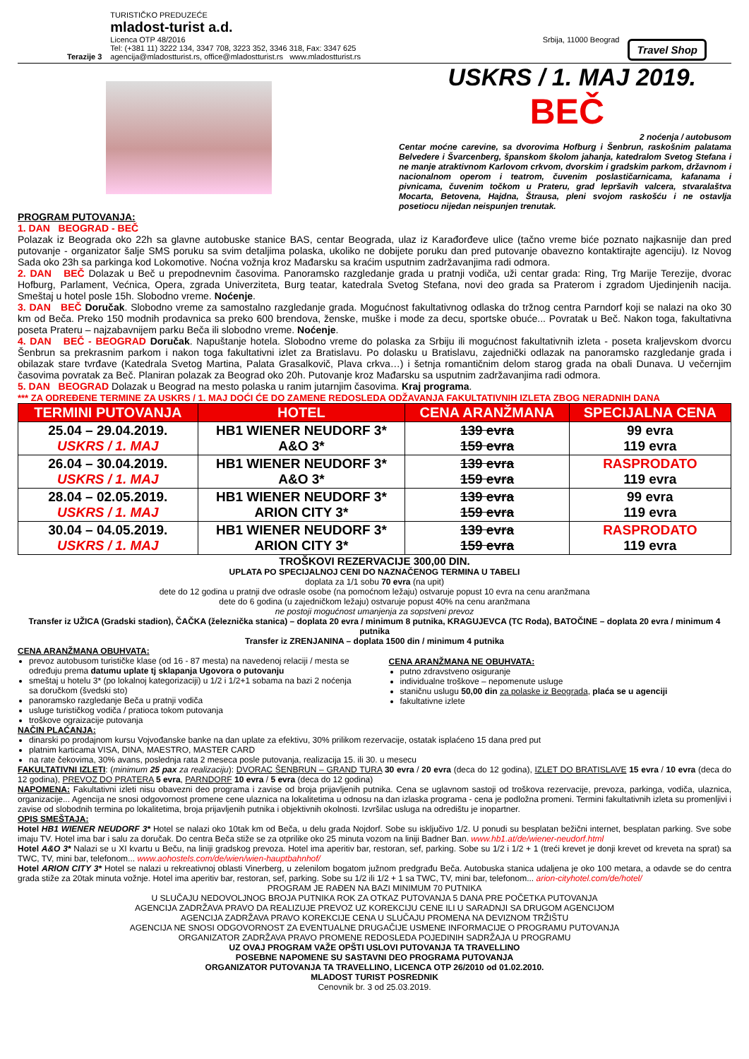Terazije 3
TURISTIČKO PREDUZEĆE
mladost-turist a.d.
Licenca OTP 48/2016 Srbija, 11000 Beograd
Tel: (+381 11) 3222 134, 3347 708, 3223 352, 3346 318, Fax: 3347 625
agencija@mladostturist.rs, office@mladostturist.rs www.mladostturist.rs
Travel Shop
USKRS / 1. MAJ 2019.
BEČ
2 noćenja / autobusom
Centar moćne carevine, sa dvorovima Hofburg i Šenbrun, raskošnim palatama Belvedere i Švarcenberg, španskom školom jahanja, katedralom Svetog Stefana i ne manje atraktivnom Karlovom crkvom, dvorskim i gradskim parkom, državnom i nacionalnom operom i teatrom, čuvenim poslastičarnicama, kafanama i pivnicama, čuvenim točkom u Prateru, grad lepršavih valcera, stvaralaštva Mocarta, Betovena, Hajdna, Štrausa, pleni svojom raskošću i ne ostavlja posetiocu nijedan neispunjen trenutak.
PROGRAM PUTOVANJA:
1. DAN BEOGRAD - BEČ
Polazak iz Beograda oko 22h sa glavne autobuske stanice BAS, centar Beograda, ulaz iz Karađorđeve ulice (tačno vreme biće poznato najkasnije dan pred putovanje - organizator šalje SMS poruku sa svim detaljima polaska, ukoliko ne dobijete poruku dan pred putovanje obavezno kontaktirajte agenciju). Iz Novog Sada oko 23h sa parkinga kod Lokomotive. Noćna vožnja kroz Mađarsku sa kraćim usputnim zadržavanjima radi odmora.
2. DAN BEČ Dolazak u Beč u prepodnevnim časovima. Panoramsko razgledanje grada u pratnji vodiča, uži centar grada: Ring, Trg Marije Terezije, dvorac Hofburg, Parlament, Većnica, Opera, zgrada Univerziteta, Burg teatar, katedrala Svetog Stefana, novi deo grada sa Praterom i zgradom Ujedinjenih nacija. Smeštaj u hotel posle 15h. Slobodno vreme. Noćenje.
3. DAN BEČ Doručak. Slobodno vreme za samostalno razgledanje grada. Mogućnost fakultativnog odlaska do tržnog centra Parndorf koji se nalazi na oko 30 km od Beča. Preko 150 modnih prodavnica sa preko 600 brendova, ženske, muške i mode za decu, sportske obuće... Povratak u Beč. Nakon toga, fakultativna poseta Prateru – najzabavnijem parku Beča ili slobodno vreme. Noćenje.
4. DAN BEČ - BEOGRAD Doručak. Napuštanje hotela. Slobodno vreme do polaska za Srbiju ili mogućnost fakultativnih izleta - poseta kraljevskom dvorcu Šenbrun sa prekrasnim parkom i nakon toga fakultativni izlet za Bratislavu. Po dolasku u Bratislavu, zajednički odlazak na panoramsko razgledanje grada i obilazak stare tvrđave (Katedrala Svetog Martina, Palata Grasalkovič, Plava crkva…) i šetnja romantičnim delom starog grada na obali Dunava. U večernjim časovima povratak za Beč. Planiran polazak za Beograd oko 20h. Putovanje kroz Mađarsku sa usputnim zadržavanjima radi odmora.
5. DAN BEOGRAD Dolazak u Beograd na mesto polaska u ranim jutarnjim časovima. Kraj programa.
*** ZA ODREĐENE TERMINE ZA USKRS / 1. MAJ DOĆI ĆE DO ZAMENE REDOSLEDA ODŽAVANJA FAKULTATIVNIH IZLETA ZBOG NERADNIH DANA
| TERMINI PUTOVANJA | HOTEL | CENA ARANŽMANA | SPECIJALNA CENA |
| --- | --- | --- | --- |
| 25.04 – 29.04.2019. USKRS / 1. MAJ | HB1 WIENER NEUDORF 3* A&O 3* | 139 evra 159 evra | 99 evra 119 evra |
| 26.04 – 30.04.2019. USKRS / 1. MAJ | HB1 WIENER NEUDORF 3* A&O 3* | 139 evra 159 evra | RASPRODATO 119 evra |
| 28.04 – 02.05.2019. USKRS / 1. MAJ | HB1 WIENER NEUDORF 3* ARION CITY 3* | 139 evra 159 evra | 99 evra 119 evra |
| 30.04 – 04.05.2019. USKRS / 1. MAJ | HB1 WIENER NEUDORF 3* ARION CITY 3* | 139 evra 159 evra | RASPRODATO 119 evra |
TROŠKOVI REZERVACIJE 300,00 DIN.
UPLATA PO SPECIJALNOJ CENI DO NAZNAČENOG TERMINA U TABELI
doplata za 1/1 sobu 70 evra (na upit)
dete do 12 godina u pratnji dve odrasle osobe (na pomoćnom ležaju) ostvaruje popust 10 evra na cenu aranžmana
dete do 6 godina (u zajedničkom ležaju) ostvaruje popust 40% na cenu aranžmana
ne postoji mogućnost umanjenja za sopstveni prevoz
Transfer iz UŽICA (Gradski stadion), ČAČKA (železnička stanica) – doplata 20 evra / minimum 8 putnika, KRAGUJEVCA (TC Roda), BATOČINE – doplata 20 evra / minimum 4 putnika
Transfer iz ZRENJANINA – doplata 1500 din / minimum 4 putnika
CENA ARANŽMANA OBUHVATA:
prevoz autobusom turističke klase (od 16 - 87 mesta) na navedenoj relaciji / mesta se određuju prema datumu uplate tj sklapanja Ugovora o putovanju
smeštaj u hotelu 3* (po lokalnoj kategorizaciji) u 1/2 i 1/2+1 sobama na bazi 2 noćenja sa doručkom (švedski sto)
panoramsko razgledanje Beča u pratnji vodiča
usluge turističkog vodiča / pratioca tokom putovanja
troškove ograizacije putovanja
CENA ARANŽMANA NE OBUHVATA:
putno zdravstveno osiguranje
individualne troškove – nepomenute usluge
staničnu uslugu 50,00 din za polaske iz Beograda, plaća se u agenciji
fakultativne izlete
NAČIN PLAĆANJA:
dinarski po prodajnom kursu Vojvođanske banke na dan uplate za efektivu, 30% prilikom rezervacije, ostatak isplaćeno 15 dana pred put
platnim karticama VISA, DINA, MAESTRO, MASTER CARD
na rate čekovima, 30% avans, poslednja rata 2 meseca posle putovanja, realizacija 15. ili 30. u mesecu
FAKULTATIVNI IZLETI: (minimum 25 pax za realizaciju): DVORAC ŠENBRUN – GRAND TURA 30 evra / 20 evra (deca do 12 godina), IZLET DO BRATISLAVE 15 evra / 10 evra (deca do 12 godina), PREVOZ DO PRATERA 5 evra, PARNDORF 10 evra / 5 evra (deca do 12 godina)
NAPOMENA: Fakultativni izleti nisu obavezni deo programa i zavise od broja prijavljenih putnika. Cena se uglavnom sastoji od troškova rezervacije, prevoza, parkinga, vodiča, ulaznica, organizacije... Agencija ne snosi odgovornost promene cene ulaznica na lokalitetima u odnosu na dan izlaska programa - cena je podložna promeni. Termini fakultativnih izleta su promenljivi i zavise od slobodnih termina po lokalitetima, broja prijavljenih putnika i objektivnih okolnosti. Izvršilac usluga na odredištu je inopartner.
OPIS SMEŠTAJA:
Hotel HB1 WIENER NEUDORF 3* Hotel se nalazi oko 10tak km od Beča, u delu grada Nojdorf. Sobe su isključivo 1/2. U ponudi su besplatan bežični internet, besplatan parking. Sve sobe imaju TV. Hotel ima bar i salu za doručak. Do centra Beča stiže se za otprilike oko 25 minuta vozom na liniji Badner Ban. www.hb1.at/de/wiener-neudorf.html
Hotel A&O 3* Nalazi se u XI kvartu u Beču, na liniji gradskog prevoza. Hotel ima aperitiv bar, restoran, sef, parking. Sobe su 1/2 i 1/2 + 1 (treći krevet je donji krevet od kreveta na sprat) sa TWC, TV, mini bar, telefonom... www.aohostels.com/de/wien/wien-hauptbahnhof/
Hotel ARION CITY 3* Hotel se nalazi u rekreativnoj oblasti Vinerberg, u zelenilom bogatom južnom predgrađu Beča. Autobuska stanica udaljena je oko 100 metara, a odavde se do centra grada stiže za 20tak minuta vožnje. Hotel ima aperitiv bar, restoran, sef, parking. Sobe su 1/2 ili 1/2 + 1 sa TWC, TV, mini bar, telefonom... arion-cityhotel.com/de/hotel/
PROGRAM JE RAĐEN NA BAZI MINIMUM 70 PUTNIKA
U SLUČAJU NEDOVOLJNOG BROJA PUTNIKA ROK ZA OTKAZ PUTOVANJA 5 DANA PRE POČETKA PUTOVANJA
AGENCIJA ZADRŽAVA PRAVO DA REALIZUJE PREVOZ UZ KOREKCIJU CENE ILI U SARADNJI SA DRUGOM AGENCIJOM
AGENCIJA ZADRŽAVA PRAVO KOREKCIJE CENA U SLUČAJU PROMENA NA DEVIZNOM TRŽIŠTU
AGENCIJA NE SNOSI ODGOVORNOST ZA EVENTUALNE DRUGAČIJE USMENE INFORMACIJE O PROGRAMU PUTOVANJA
ORGANIZATOR ZADRŽAVA PRAVO PROMENE REDOSLEDA POJEDINIH SADRŽAJA U PROGRAMU
UZ OVAJ PROGRAM VAŽE OPŠTI USLOVI PUTOVANJA TA TRAVELLINO
POSEBNE NAPOMENE SU SASTAVNI DEO PROGRAMA PUTOVANJA
ORGANIZATOR PUTOVANJA TA TRAVELLINO, LICENCA OTP 26/2010 od 01.02.2010.
MLADOST TURIST POSREDNIK
Cenovnik br. 3 od 25.03.2019.